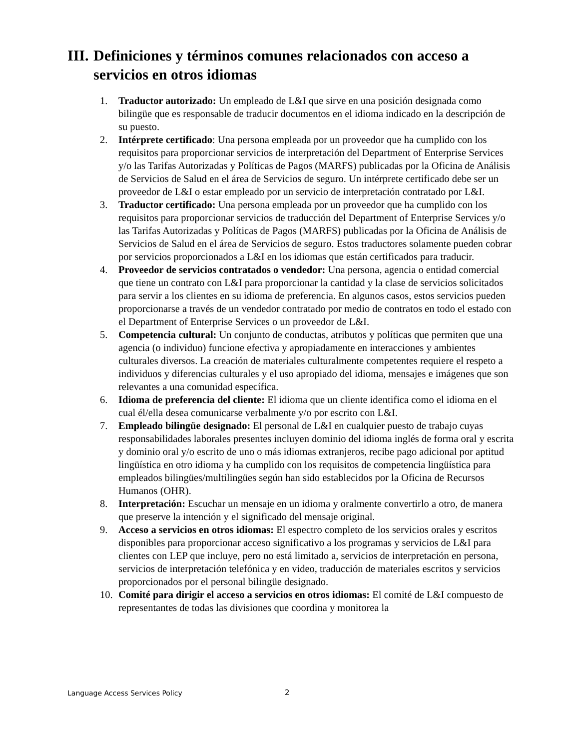III. Definiciones y términos comunes relacionados con acceso a
servicios en otros idiomas
1. Traductor autorizado: Un empleado de L&I que sirve en una posición designada como bilingüe que es responsable de traducir documentos en el idioma indicado en la descripción de su puesto.
2. Intérprete certificado: Una persona empleada por un proveedor que ha cumplido con los requisitos para proporcionar servicios de interpretación del Department of Enterprise Services y/o las Tarifas Autorizadas y Políticas de Pagos (MARFS) publicadas por la Oficina de Análisis de Servicios de Salud en el área de Servicios de seguro. Un intérprete certificado debe ser un proveedor de L&I o estar empleado por un servicio de interpretación contratado por L&I.
3. Traductor certificado: Una persona empleada por un proveedor que ha cumplido con los requisitos para proporcionar servicios de traducción del Department of Enterprise Services y/o las Tarifas Autorizadas y Políticas de Pagos (MARFS) publicadas por la Oficina de Análisis de Servicios de Salud en el área de Servicios de seguro. Estos traductores solamente pueden cobrar por servicios proporcionados a L&I en los idiomas que están certificados para traducir.
4. Proveedor de servicios contratados o vendedor: Una persona, agencia o entidad comercial que tiene un contrato con L&I para proporcionar la cantidad y la clase de servicios solicitados para servir a los clientes en su idioma de preferencia. En algunos casos, estos servicios pueden proporcionarse a través de un vendedor contratado por medio de contratos en todo el estado con el Department of Enterprise Services o un proveedor de L&I.
5. Competencia cultural: Un conjunto de conductas, atributos y políticas que permiten que una agencia (o individuo) funcione efectiva y apropiadamente en interacciones y ambientes culturales diversos. La creación de materiales culturalmente competentes requiere el respeto a individuos y diferencias culturales y el uso apropiado del idioma, mensajes e imágenes que son relevantes a una comunidad específica.
6. Idioma de preferencia del cliente: El idioma que un cliente identifica como el idioma en el cual él/ella desea comunicarse verbalmente y/o por escrito con L&I.
7. Empleado bilingüe designado: El personal de L&I en cualquier puesto de trabajo cuyas responsabilidades laborales presentes incluyen dominio del idioma inglés de forma oral y escrita y dominio oral y/o escrito de uno o más idiomas extranjeros, recibe pago adicional por aptitud lingüística en otro idioma y ha cumplido con los requisitos de competencia lingüística para empleados bilingües/multilingües según han sido establecidos por la Oficina de Recursos Humanos (OHR).
8. Interpretación: Escuchar un mensaje en un idioma y oralmente convertirlo a otro, de manera que preserve la intención y el significado del mensaje original.
9. Acceso a servicios en otros idiomas: El espectro completo de los servicios orales y escritos disponibles para proporcionar acceso significativo a los programas y servicios de L&I para clientes con LEP que incluye, pero no está limitado a, servicios de interpretación en persona, servicios de interpretación telefónica y en video, traducción de materiales escritos y servicios proporcionados por el personal bilingüe designado.
10. Comité para dirigir el acceso a servicios en otros idiomas: El comité de L&I compuesto de representantes de todas las divisiones que coordina y monitorea la
Language Access Services Policy
2